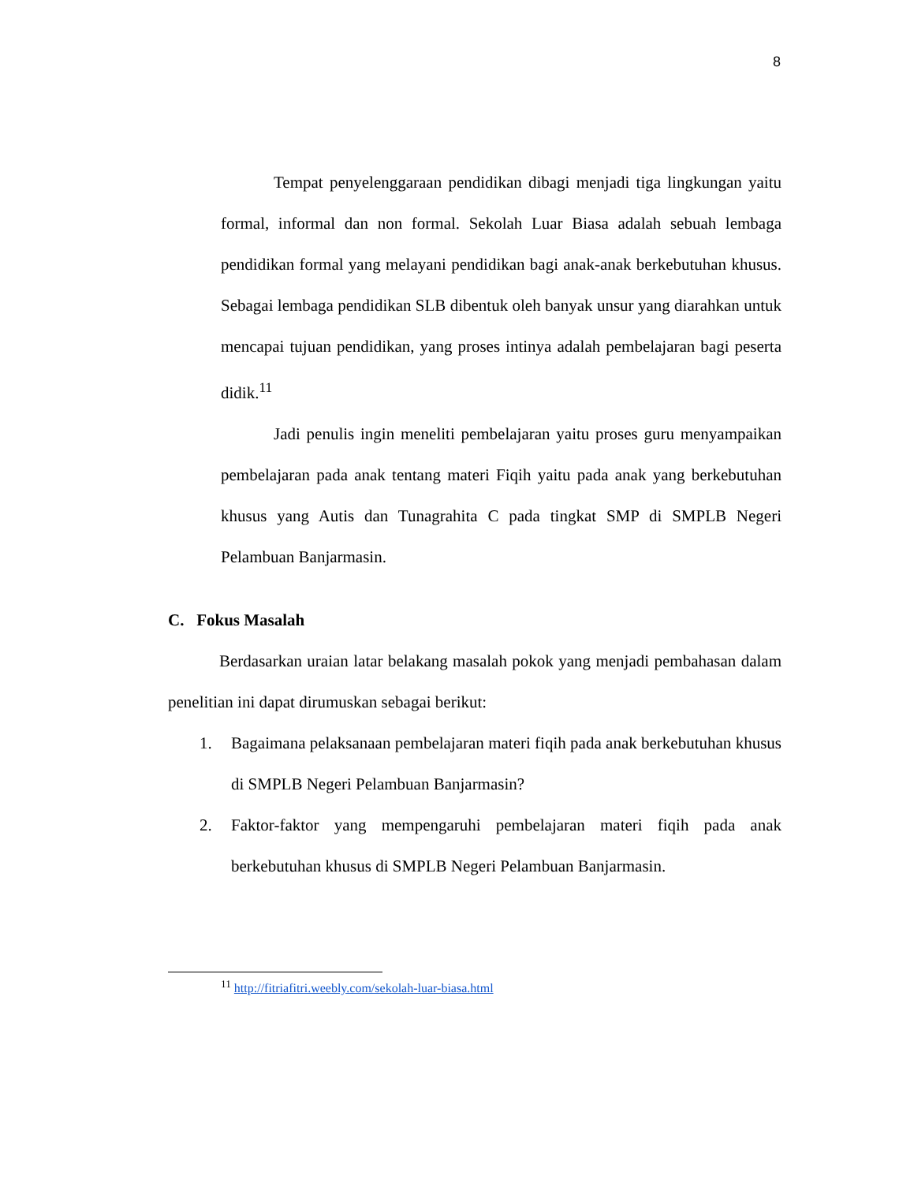8
Tempat penyelenggaraan pendidikan dibagi menjadi tiga lingkungan yaitu formal, informal dan non formal. Sekolah Luar Biasa adalah sebuah lembaga pendidikan formal yang melayani pendidikan bagi anak-anak berkebutuhan khusus. Sebagai lembaga pendidikan SLB dibentuk oleh banyak unsur yang diarahkan untuk mencapai tujuan pendidikan, yang proses intinya adalah pembelajaran bagi peserta didik.<sup>11</sup>
Jadi penulis ingin meneliti pembelajaran yaitu proses guru menyampaikan pembelajaran pada anak tentang materi Fiqih yaitu pada anak yang berkebutuhan khusus yang Autis dan Tunagrahita C pada tingkat SMP di SMPLB Negeri Pelambuan Banjarmasin.
C. Fokus Masalah
Berdasarkan uraian latar belakang masalah pokok yang menjadi pembahasan dalam penelitian ini dapat dirumuskan sebagai berikut:
1. Bagaimana pelaksanaan pembelajaran materi fiqih pada anak berkebutuhan khusus di SMPLB Negeri Pelambuan Banjarmasin?
2. Faktor-faktor yang mempengaruhi pembelajaran materi fiqih pada anak berkebutuhan khusus di SMPLB Negeri Pelambuan Banjarmasin.
<sup>11</sup> http://fitriafitri.weebly.com/sekolah-luar-biasa.html